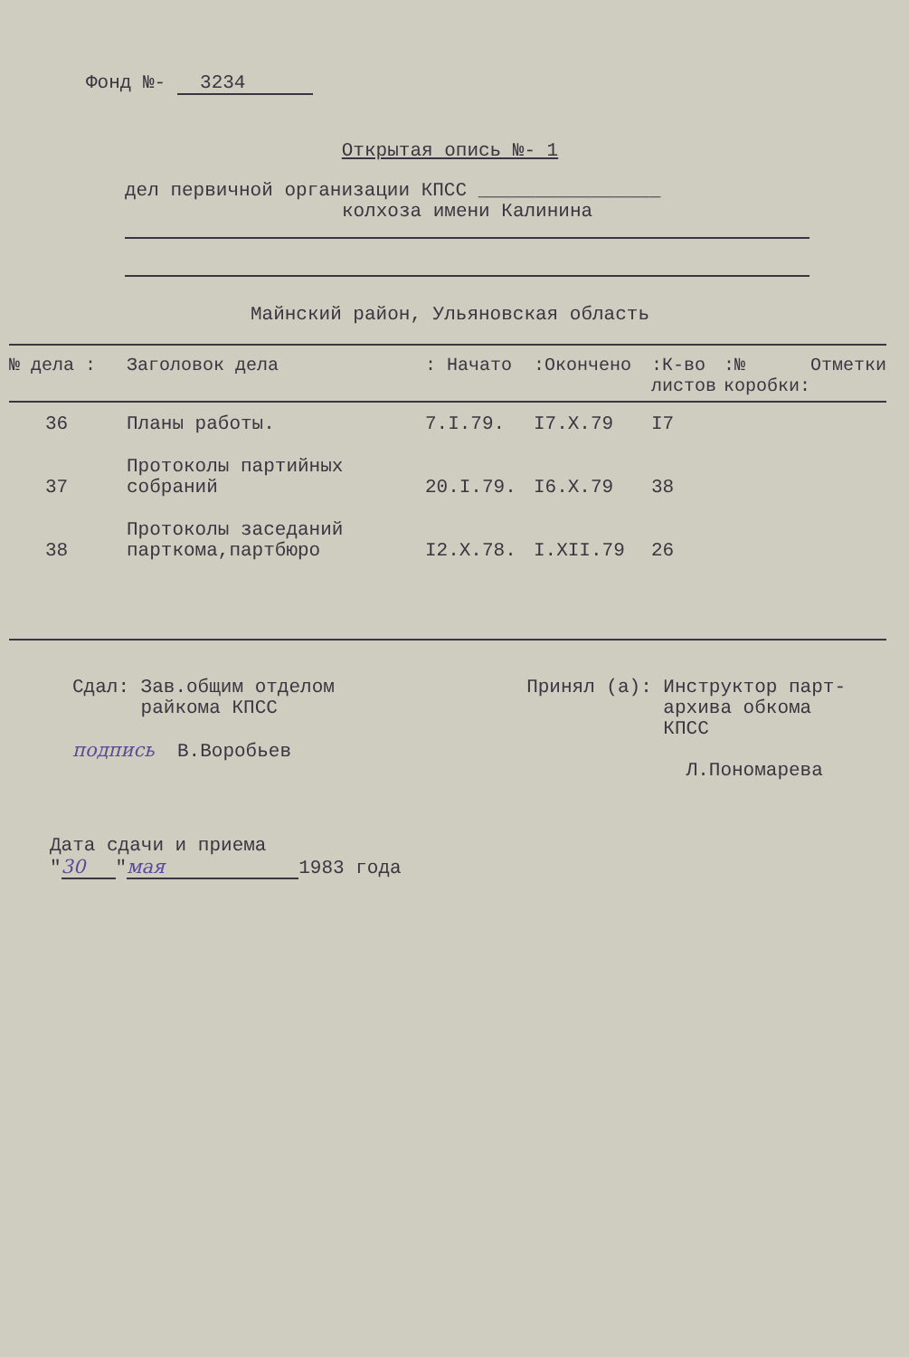Фонд №- 3234
Открытая опись №- 1
дел первичной организации КПСС ________________
колхоза имени Калинина
Майнский район, Ульяновская область
| № дела : | Заголовок дела | : Начато | :Окончено | :К-во листов | :№ коробки: | Отметки |
| --- | --- | --- | --- | --- | --- | --- |
| 36 | Планы работы. | 7.I.79. | I7.X.79 | I7 | | |
| 37 | Протоколы партийных собраний | 20.I.79. | I6.X.79 | 38 | | |
| 38 | Протоколы заседаний парткома,партбюро | I2.X.78. | I.XII.79 | 26 | | |
Сдал: Зав.общим отделом
райкома КПСС
подпись В.Воробьев
Принял (а): Инструктор парт-
архива обкома
КПСС
Л.Пономарева
Дата сдачи и приема
" 30 " мая 1983 года